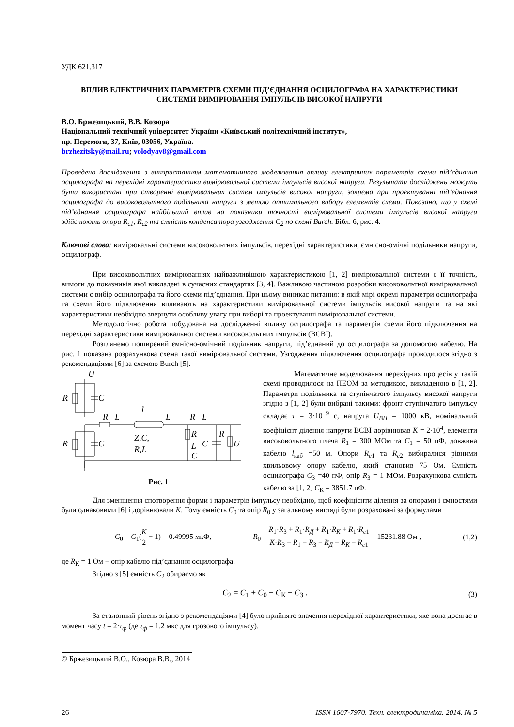УДК 621.317
ВПЛИВ ЕЛЕКТРИЧНИХ ПАРАМЕТРІВ СХЕМИ ПІД’ЄДНАННЯ ОСЦИЛОГРАФА НА ХАРАКТЕРИСТИКИ СИСТЕМИ ВИМІРЮВАННЯ ІМПУЛЬСІВ ВИСОКОЇ НАПРУГИ
В.О. Бржезицький, В.В. Козюра
Національний технічний університет України «Київський політехнічний інститут»,
пр. Перемоги, 37, Київ, 03056, Україна.
brzhezitsky@mail.ru; volodyav8@gmail.com
Проведено дослідження з використанням математичного моделювання впливу електричних параметрів схеми під’єднання осцилографа на перехідні характеристики вимірювальної системи імпульсів високої напруги. Результати досліджень можуть бути використані при створенні вимірювальних систем імпульсів високої напруги, зокрема при проектуванні під’єднання осцилографа до високовольтного подільника напруги з метою оптимального вибору елементів схеми. Показано, що у схемі під’єднання осцилографа найбільший вплив на показники точності вимірювальної системи імпульсів високої напруги здійснюють опори R<sub>c1</sub>, R<sub>c2</sub> та ємність конденсатора узгодження C<sub>2</sub> по схемі Burch. Бібл. 6, рис. 4.
Ключові слова: вимірювальні системи високовольтних імпульсів, перехідні характеристики, ємнісно-омічні подільники напруги, осцилограф.
При високовольтних вимірюваннях найважливішою характеристикою [1, 2] вимірювальної системи є її точність, вимоги до показників якої викладені в сучасних стандартах [3, 4]. Важливою частиною розробки високовольтної вимірювальної системи є вибір осцилографа та його схеми під’єднання. При цьому виникає питання: в якій мірі окремі параметри осцилографа та схеми його підключення впливають на характеристики вимірювальної системи імпульсів високої напруги та на які характеристики необхідно звернути особливу увагу при виборі та проектуванні вимірювальної системи.
Методологічно робота побудована на дослідженні впливу осцилографа та параметрів схеми його підключення на перехідні характеристики вимірювальної системи високовольтних імпульсів (ВСВІ).
Розглянемо поширений ємнісно-омічний подільник напруги, під’єднаний до осцилографа за допомогою кабелю. На рис. 1 показана розрахункова схема такої вимірювальної системи. Узгодження підключення осцилографа проводилося згідно з рекомендаціями [6] за схемою Burch [5].
U
R
C
R
L
l
L
R
L
Z,C,
R,L
R
L
C
C
R
U
R
C
Рис. 1
Математичне моделювання перехідних процесів у такій схемі проводилося на ПЕОМ за методикою, викладеною в [1, 2]. Параметри подільника та ступінчатого імпульсу високої напруги згідно з [1, 2] були вибрані такими: фронт ступінчатого імпульсу складає τ = 3·10<sup>−9</sup> с, напруга U<sub>ВН</sub> = 1000 кВ, номінальний коефіцієнт ділення напруги ВСВІ дорівнював K = 2·10<sup>4</sup>, елементи високовольтного плеча R<sub>1</sub> = 300 МОм та C<sub>1</sub> = 50 пФ, довжина кабелю l<sub>каб</sub> =50 м. Опори R<sub>c</sub><sub>1</sub> та R<sub>c</sub><sub>2</sub> вибиралися рівними хвильовому опору кабелю, який становив 75 Ом. Ємність осцилографа C<sub>3</sub> =40 пФ, опір R<sub>3</sub> = 1 МОм. Розрахункова ємність кабелю за [1, 2] C<sub>К</sub> = 3851.7 пФ.
Для зменшення спотворення форми і параметрів імпульсу необхідно, щоб коефіцієнти ділення за опорами і ємностями були однаковими [6] і дорівнювали K. Тому ємність C<sub>0</sub> та опір R<sub>0</sub> у загальному вигляді були розраховані за формулами
C<sub>0</sub> = C<sub>1</sub>(K 2 − 1) = 0.49995 мкФ, R<sub>0</sub> = R<sub>1</sub>·R<sub>3</sub> + R<sub>1</sub>·R<sub>Д</sub> + R<sub>1</sub>·R<sub>K</sub> + R<sub>1</sub>·R<sub>c</sub><sub>1</sub> K·R<sub>3</sub> − R<sub>1</sub> − R<sub>3</sub> − R<sub>Д</sub> − R<sub>K</sub> − R<sub>c</sub><sub>1</sub> = 15231.88 Ом , (1,2)
де R<sub>К</sub> = 1 Ом − опір кабелю під’єднання осцилографа.
Згідно з [5] ємність C<sub>2</sub> обираємо як
C<sub>2</sub> = C<sub>1</sub> + C<sub>0</sub> − C<sub>К</sub> − C<sub>3</sub> . (3)
За еталонний рівень згідно з рекомендаціями [4] було прийнято значення перехідної характеристики, яке вона досягає в момент часу t = 2·τ<sub>ф</sub> (де τ<sub>ф</sub> = 1.2 мкс для грозового імпульсу).
© Бржезицький В.О., Козюра В.В., 2014
26 ISSN 1607-7970. Техн. електродинаміка. 2014. № 5